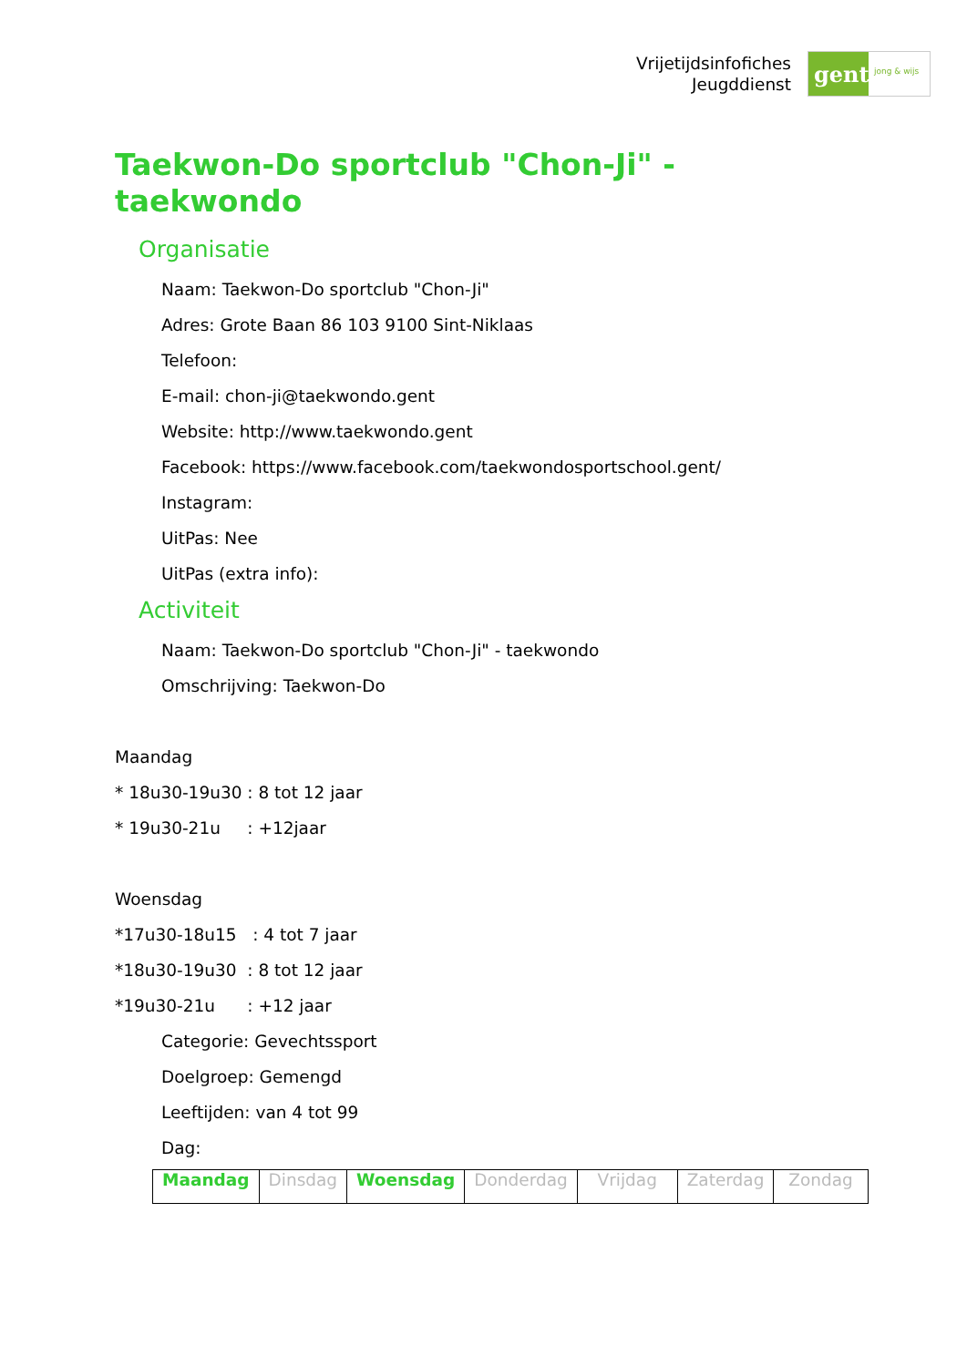Vrijetijdsinfofiches
Jeugddienst
gent:
jong & wijs
Taekwon-Do sportclub "Chon-Ji" -
taekwondo
Organisatie
Naam: Taekwon-Do sportclub "Chon-Ji"
Adres: Grote Baan 86 103 9100 Sint-Niklaas
Telefoon:
E-mail: chon-ji@taekwondo.gent
Website: http://www.taekwondo.gent
Facebook: https://www.facebook.com/taekwondosportschool.gent/
Instagram:
UitPas: Nee
UitPas (extra info):
Activiteit
Naam: Taekwon-Do sportclub "Chon-Ji" - taekwondo
Omschrijving: Taekwon-Do
Maandag
* 18u30-19u30 : 8 tot 12 jaar
* 19u30-21u : +12jaar
Woensdag
*17u30-18u15 : 4 tot 7 jaar
*18u30-19u30 : 8 tot 12 jaar
*19u30-21u : +12 jaar
Categorie: Gevechtssport
Doelgroep: Gemengd
Leeftijden: van 4 tot 99
Dag:
| Maandag | Dinsdag | Woensdag | Donderdag | Vrijdag | Zaterdag | Zondag |